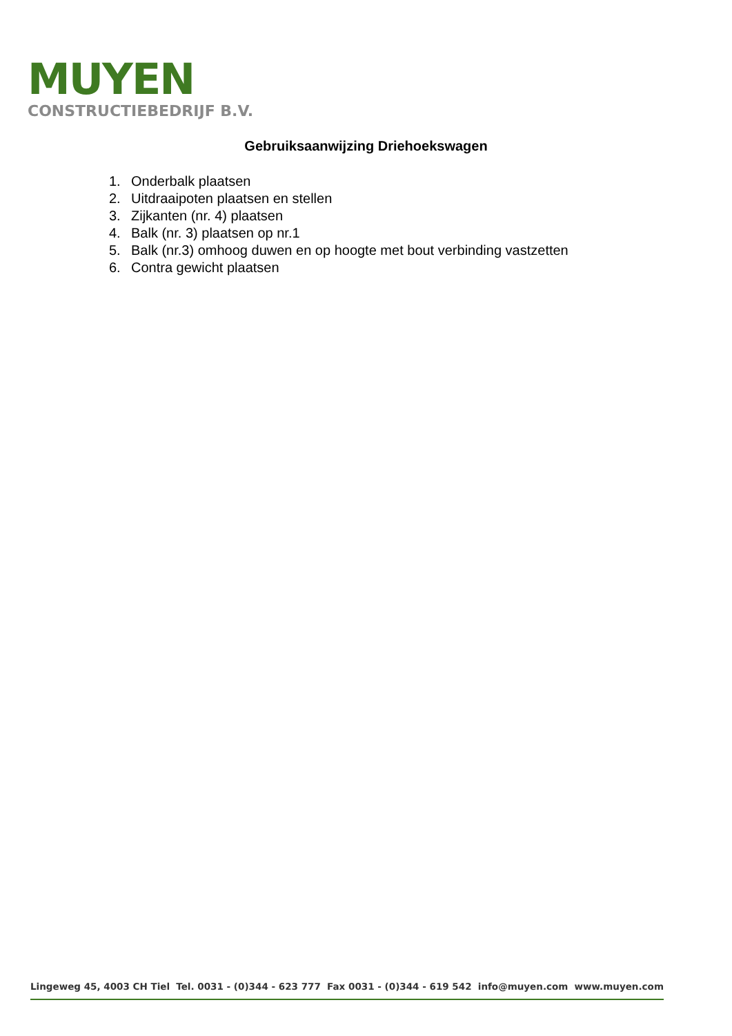MUYEN
CONSTRUCTIEBEDRIJF B.V.
Gebruiksaanwijzing Driehoekswagen
1. Onderbalk plaatsen
2. Uitdraaipoten plaatsen en stellen
3. Zijkanten (nr. 4) plaatsen
4. Balk (nr. 3) plaatsen op nr.1
5. Balk (nr.3) omhoog duwen en op hoogte met bout verbinding vastzetten
6. Contra gewicht plaatsen
Lingeweg 45, 4003 CH Tiel Tel. 0031 - (0)344 - 623 777 Fax 0031 - (0)344 - 619 542 info@muyen.com www.muyen.com